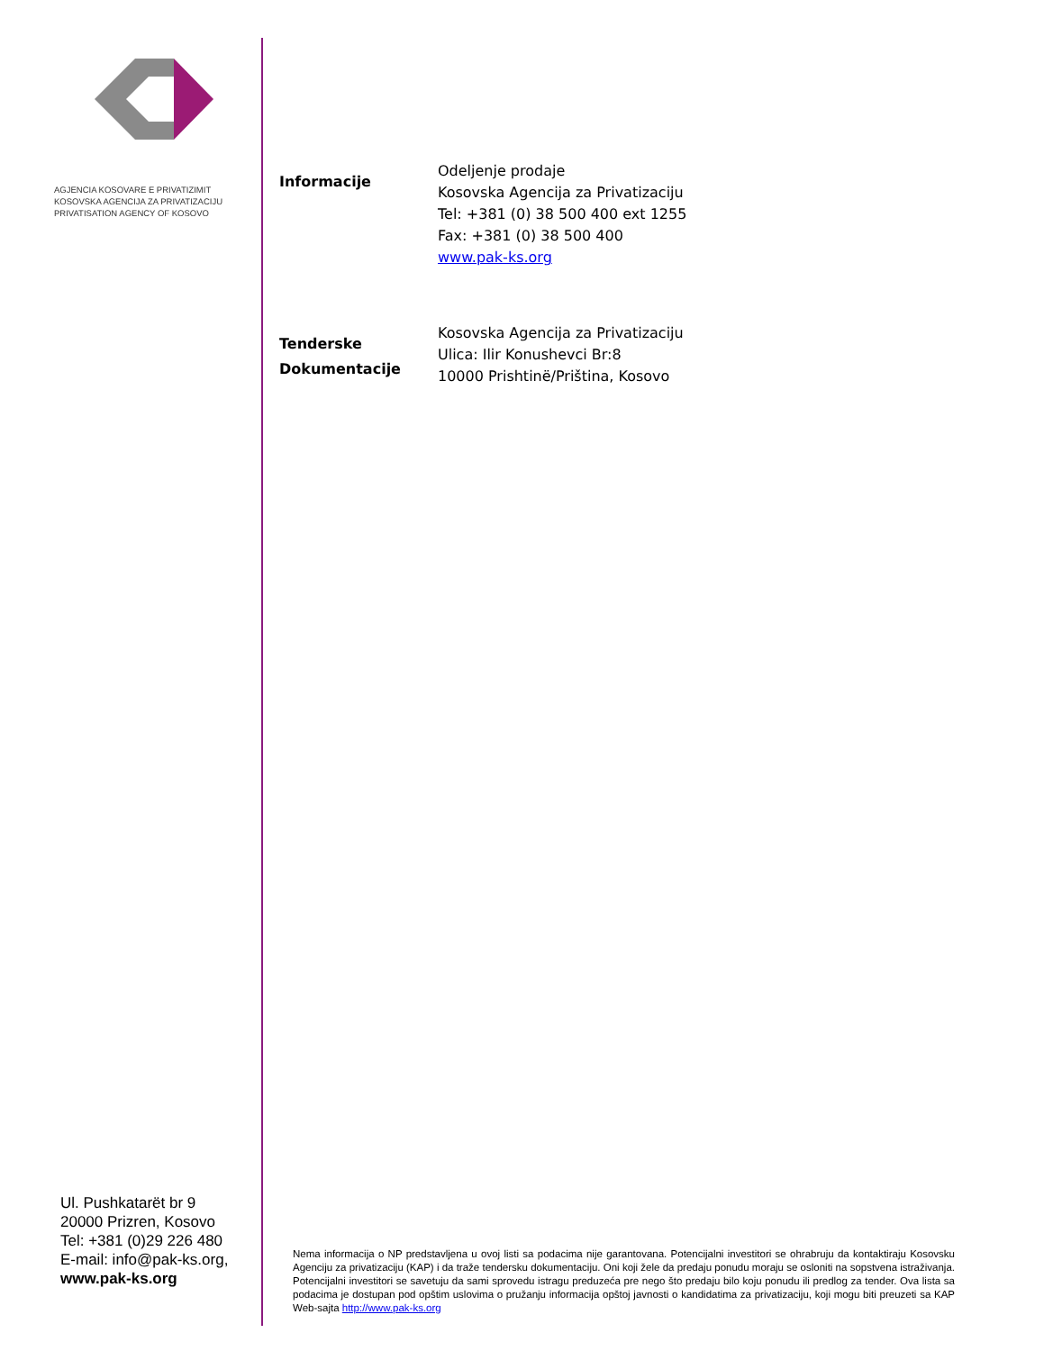AGJENCIA KOSOVARE E PRIVATIZIMIT
KOSOVSKA AGENCIJA ZA PRIVATIZACIJU
PRIVATISATION AGENCY OF KOSOVO
Informacije
Odeljenje prodaje
Kosovska Agencija za Privatizaciju
Tel: +381 (0) 38 500 400 ext 1255
Fax: +381 (0) 38 500 400
www.pak-ks.org
Tenderske Dokumentacije
Kosovska Agencija za Privatizaciju
Ulica: Ilir Konushevci Br:8
10000 Prishtinë/Priština, Kosovo
Ul. Pushkatarët br 9
20000 Prizren, Kosovo
Tel: +381 (0)29 226 480
E-mail: info@pak-ks.org,
www.pak-ks.org
Nema informacija o NP predstavljena u ovoj listi sa podacima nije garantovana. Potencijalni investitori se ohrabruju da kontaktiraju Kosovsku Agenciju za privatizaciju (KAP) i da traže tendersku dokumentaciju. Oni koji žele da predaju ponudu moraju se osloniti na sopstvena istraživanja. Potencijalni investitori se savetuju da sami sprovedu istragu preduzeća pre nego što predaju bilo koju ponudu ili predlog za tender. Ova lista sa podacima je dostupan pod opštim uslovima o pružanju informacija opštoj javnosti o kandidatima za privatizaciju, koji mogu biti preuzeti sa KAP Web-sajta http://www.pak-ks.org